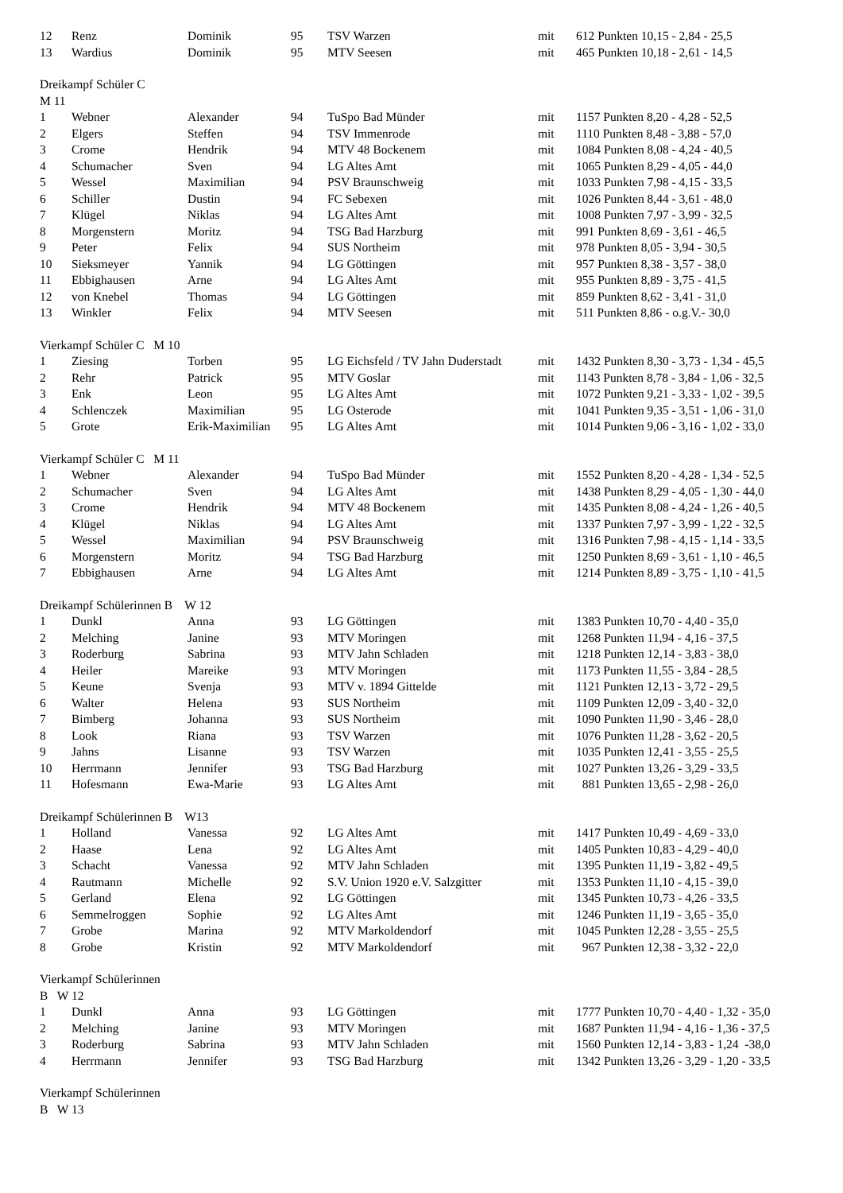| 12 | Renz | Dominik | 95 | TSV Warzen | mit | 612 Punkten 10,15 - 2,84 - 25,5 |
| 13 | Wardius | Dominik | 95 | MTV Seesen | mit | 465 Punkten 10,18 - 2,61 - 14,5 |
| Dreikampf Schüler C | | | | | | |
| M 11 | | | | | | |
| 1 | Webner | Alexander | 94 | TuSpo Bad Münder | mit | 1157 Punkten 8,20 - 4,28 - 52,5 |
| 2 | Elgers | Steffen | 94 | TSV Immenrode | mit | 1110 Punkten 8,48 - 3,88 - 57,0 |
| 3 | Crome | Hendrik | 94 | MTV 48 Bockenem | mit | 1084 Punkten 8,08 - 4,24 - 40,5 |
| 4 | Schumacher | Sven | 94 | LG Altes Amt | mit | 1065 Punkten 8,29 - 4,05 - 44,0 |
| 5 | Wessel | Maximilian | 94 | PSV Braunschweig | mit | 1033 Punkten 7,98 - 4,15 - 33,5 |
| 6 | Schiller | Dustin | 94 | FC Sebexen | mit | 1026 Punkten 8,44 - 3,61 - 48,0 |
| 7 | Klügel | Niklas | 94 | LG Altes Amt | mit | 1008 Punkten 7,97 - 3,99 - 32,5 |
| 8 | Morgenstern | Moritz | 94 | TSG Bad Harzburg | mit | 991 Punkten 8,69 - 3,61 - 46,5 |
| 9 | Peter | Felix | 94 | SUS Northeim | mit | 978 Punkten 8,05 - 3,94 - 30,5 |
| 10 | Sieksmeyer | Yannik | 94 | LG Göttingen | mit | 957 Punkten 8,38 - 3,57 - 38,0 |
| 11 | Ebbighausen | Arne | 94 | LG Altes Amt | mit | 955 Punkten 8,89 - 3,75 - 41,5 |
| 12 | von Knebel | Thomas | 94 | LG Göttingen | mit | 859 Punkten 8,62 - 3,41 - 31,0 |
| 13 | Winkler | Felix | 94 | MTV Seesen | mit | 511 Punkten 8,86 - o.g.V.- 30,0 |
| Vierkampf Schüler C M 10 | | | | | | |
| 1 | Ziesing | Torben | 95 | LG Eichsfeld / TV Jahn Duderstadt | mit | 1432 Punkten 8,30 - 3,73 - 1,34 - 45,5 |
| 2 | Rehr | Patrick | 95 | MTV Goslar | mit | 1143 Punkten 8,78 - 3,84 - 1,06 - 32,5 |
| 3 | Enk | Leon | 95 | LG Altes Amt | mit | 1072 Punkten 9,21 - 3,33 - 1,02 - 39,5 |
| 4 | Schlenczek | Maximilian | 95 | LG Osterode | mit | 1041 Punkten 9,35 - 3,51 - 1,06 - 31,0 |
| 5 | Grote | Erik-Maximilian | 95 | LG Altes Amt | mit | 1014 Punkten 9,06 - 3,16 - 1,02 - 33,0 |
| Vierkampf Schüler C M 11 | | | | | | |
| 1 | Webner | Alexander | 94 | TuSpo Bad Münder | mit | 1552 Punkten 8,20 - 4,28 - 1,34 - 52,5 |
| 2 | Schumacher | Sven | 94 | LG Altes Amt | mit | 1438 Punkten 8,29 - 4,05 - 1,30 - 44,0 |
| 3 | Crome | Hendrik | 94 | MTV 48 Bockenem | mit | 1435 Punkten 8,08 - 4,24 - 1,26 - 40,5 |
| 4 | Klügel | Niklas | 94 | LG Altes Amt | mit | 1337 Punkten 7,97 - 3,99 - 1,22 - 32,5 |
| 5 | Wessel | Maximilian | 94 | PSV Braunschweig | mit | 1316 Punkten 7,98 - 4,15 - 1,14 - 33,5 |
| 6 | Morgenstern | Moritz | 94 | TSG Bad Harzburg | mit | 1250 Punkten 8,69 - 3,61 - 1,10 - 46,5 |
| 7 | Ebbighausen | Arne | 94 | LG Altes Amt | mit | 1214 Punkten 8,89 - 3,75 - 1,10 - 41,5 |
| Dreikampf Schülerinnen B W 12 | | | | | | |
| 1 | Dunkl | Anna | 93 | LG Göttingen | mit | 1383 Punkten 10,70 - 4,40 - 35,0 |
| 2 | Melching | Janine | 93 | MTV Moringen | mit | 1268 Punkten 11,94 - 4,16 - 37,5 |
| 3 | Roderburg | Sabrina | 93 | MTV Jahn Schladen | mit | 1218 Punkten 12,14 - 3,83 - 38,0 |
| 4 | Heiler | Mareike | 93 | MTV Moringen | mit | 1173 Punkten 11,55 - 3,84 - 28,5 |
| 5 | Keune | Svenja | 93 | MTV v. 1894 Gittelde | mit | 1121 Punkten 12,13 - 3,72 - 29,5 |
| 6 | Walter | Helena | 93 | SUS Northeim | mit | 1109 Punkten 12,09 - 3,40 - 32,0 |
| 7 | Bimberg | Johanna | 93 | SUS Northeim | mit | 1090 Punkten 11,90 - 3,46 - 28,0 |
| 8 | Look | Riana | 93 | TSV Warzen | mit | 1076 Punkten 11,28 - 3,62 - 20,5 |
| 9 | Jahns | Lisanne | 93 | TSV Warzen | mit | 1035 Punkten 12,41 - 3,55 - 25,5 |
| 10 | Herrmann | Jennifer | 93 | TSG Bad Harzburg | mit | 1027 Punkten 13,26 - 3,29 - 33,5 |
| 11 | Hofesmann | Ewa-Marie | 93 | LG Altes Amt | mit | 881 Punkten 13,65 - 2,98 - 26,0 |
| Dreikampf Schülerinnen B W13 | | | | | | |
| 1 | Holland | Vanessa | 92 | LG Altes Amt | mit | 1417 Punkten 10,49 - 4,69 - 33,0 |
| 2 | Haase | Lena | 92 | LG Altes Amt | mit | 1405 Punkten 10,83 - 4,29 - 40,0 |
| 3 | Schacht | Vanessa | 92 | MTV Jahn Schladen | mit | 1395 Punkten 11,19 - 3,82 - 49,5 |
| 4 | Rautmann | Michelle | 92 | S.V. Union 1920 e.V. Salzgitter | mit | 1353 Punkten 11,10 - 4,15 - 39,0 |
| 5 | Gerland | Elena | 92 | LG Göttingen | mit | 1345 Punkten 10,73 - 4,26 - 33,5 |
| 6 | Semmelroggen | Sophie | 92 | LG Altes Amt | mit | 1246 Punkten 11,19 - 3,65 - 35,0 |
| 7 | Grobe | Marina | 92 | MTV Markoldendorf | mit | 1045 Punkten 12,28 - 3,55 - 25,5 |
| 8 | Grobe | Kristin | 92 | MTV Markoldendorf | mit | 967 Punkten 12,38 - 3,32 - 22,0 |
| Vierkampf Schülerinnen | | | | | | |
| B W 12 | | | | | | |
| 1 | Dunkl | Anna | 93 | LG Göttingen | mit | 1777 Punkten 10,70 - 4,40 - 1,32 - 35,0 |
| 2 | Melching | Janine | 93 | MTV Moringen | mit | 1687 Punkten 11,94 - 4,16 - 1,36 - 37,5 |
| 3 | Roderburg | Sabrina | 93 | MTV Jahn Schladen | mit | 1560 Punkten 12,14 - 3,83 - 1,24 -38,0 |
| 4 | Herrmann | Jennifer | 93 | TSG Bad Harzburg | mit | 1342 Punkten 13,26 - 3,29 - 1,20 - 33,5 |
| Vierkampf Schülerinnen | | | | | | |
| B W 13 | | | | | | |